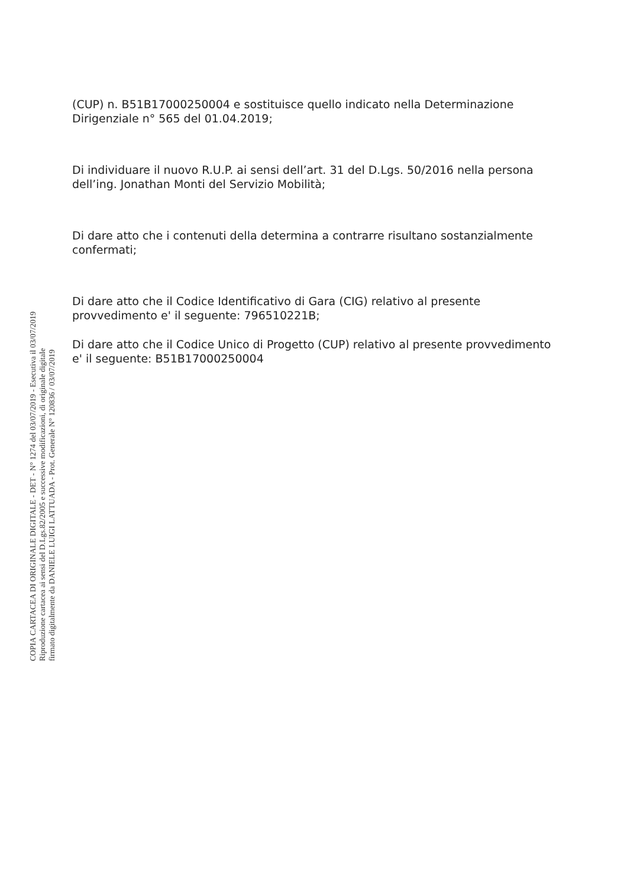(CUP) n. B51B17000250004 e sostituisce quello indicato nella Determinazione Dirigenziale n° 565 del 01.04.2019;
Di individuare il nuovo R.U.P. ai sensi dell’art. 31 del D.Lgs. 50/2016 nella persona dell’ing. Jonathan Monti del Servizio Mobilità;
Di dare atto che i contenuti della determina a contrarre risultano sostanzialmente confermati;
Di dare atto che il Codice Identificativo di Gara (CIG) relativo al presente provvedimento e' il seguente: 796510221B;
Di dare atto che il Codice Unico di Progetto (CUP) relativo al presente provvedimento e' il seguente: B51B17000250004
COPIA CARTACEA DI ORIGINALE DIGITALE - DET - N° 1274 del 03/07/2019 - Esecutiva il 03/07/2019
Riproduzione cartacea ai sensi del D.Lgs.82/2005 e successive modificazioni, di originale digitale
firmato digitalmente da DANIELE LUIGI LATTUADA - Prot. Generale N° 120836 / 03/07/2019